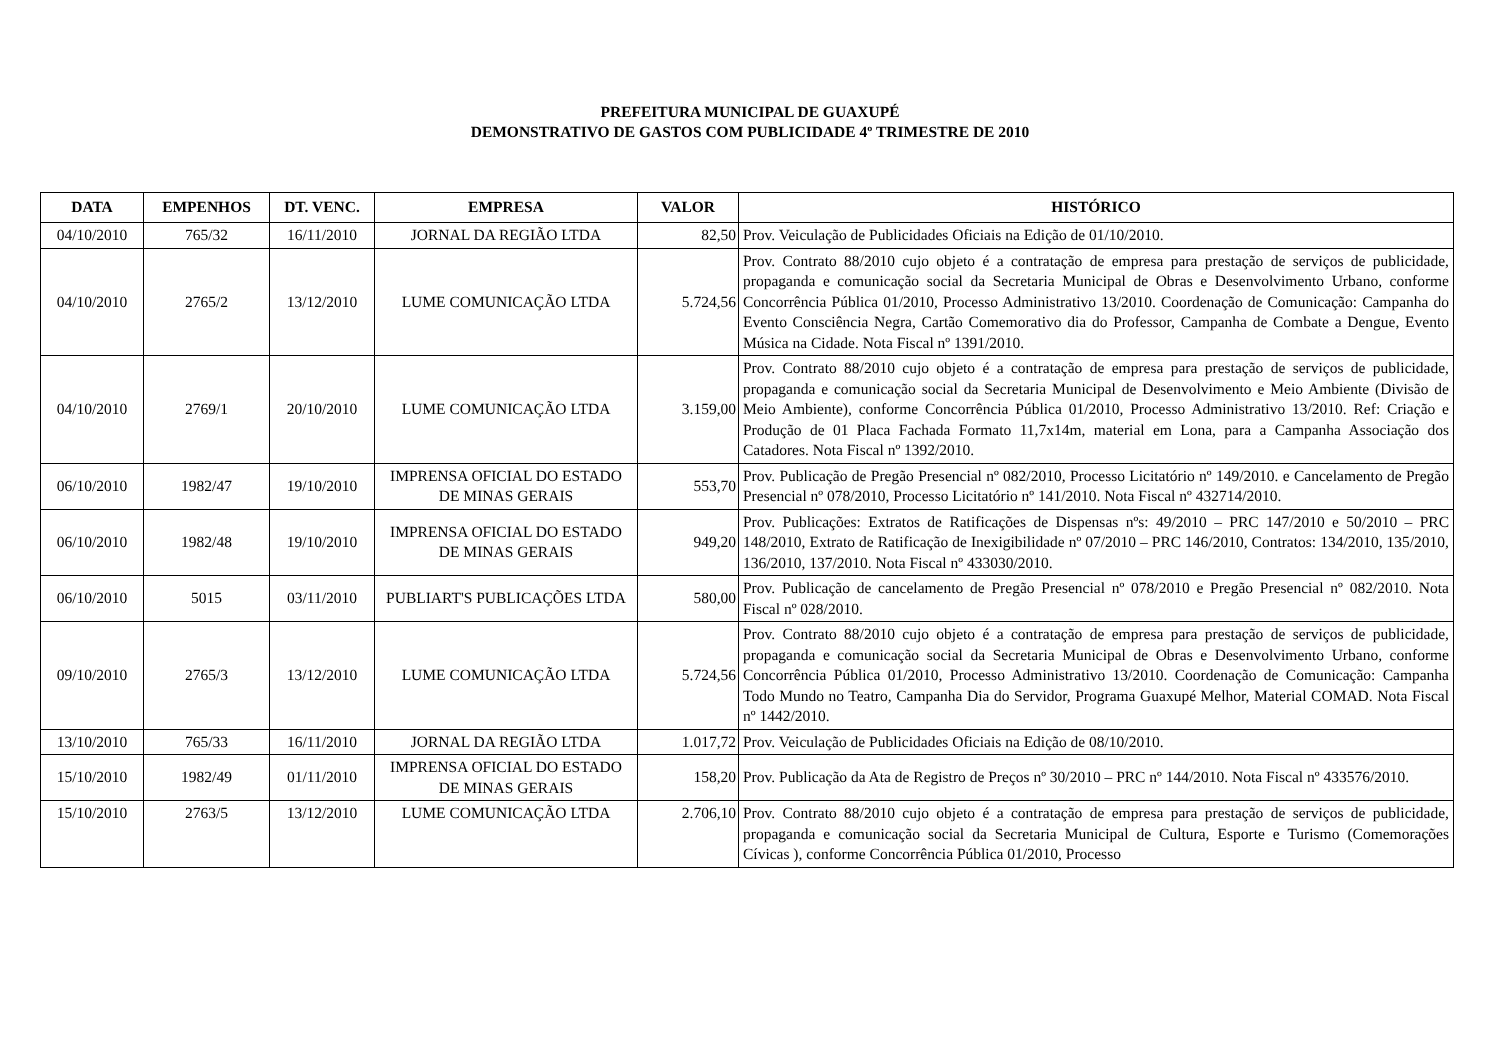PREFEITURA MUNICIPAL DE GUAXUPÉ
DEMONSTRATIVO DE GASTOS COM PUBLICIDADE 4º TRIMESTRE DE 2010
| DATA | EMPENHOS | DT. VENC. | EMPRESA | VALOR | HISTÓRICO |
| --- | --- | --- | --- | --- | --- |
| 04/10/2010 | 765/32 | 16/11/2010 | JORNAL DA REGIÃO LTDA | 82,50 | Prov. Veiculação de Publicidades Oficiais na Edição de 01/10/2010. |
| 04/10/2010 | 2765/2 | 13/12/2010 | LUME COMUNICAÇÃO LTDA | 5.724,56 | Prov. Contrato 88/2010 cujo objeto é a contratação de empresa para prestação de serviços de publicidade, propaganda e comunicação social da Secretaria Municipal de Obras e Desenvolvimento Urbano, conforme Concorrência Pública 01/2010, Processo Administrativo 13/2010. Coordenação de Comunicação: Campanha do Evento Consciência Negra, Cartão Comemorativo dia do Professor, Campanha de Combate a Dengue, Evento Música na Cidade. Nota Fiscal nº 1391/2010. |
| 04/10/2010 | 2769/1 | 20/10/2010 | LUME COMUNICAÇÃO LTDA | 3.159,00 | Prov. Contrato 88/2010 cujo objeto é a contratação de empresa para prestação de serviços de publicidade, propaganda e comunicação social da Secretaria Municipal de Desenvolvimento e Meio Ambiente (Divisão de Meio Ambiente), conforme Concorrência Pública 01/2010, Processo Administrativo 13/2010. Ref: Criação e Produção de 01 Placa Fachada Formato 11,7x14m, material em Lona, para a Campanha Associação dos Catadores. Nota Fiscal nº 1392/2010. |
| 06/10/2010 | 1982/47 | 19/10/2010 | IMPRENSA OFICIAL DO ESTADO DE MINAS GERAIS | 553,70 | Prov. Publicação de Pregão Presencial nº 082/2010, Processo Licitatório nº 149/2010. e Cancelamento de Pregão Presencial nº 078/2010, Processo Licitatório nº 141/2010. Nota Fiscal nº 432714/2010. |
| 06/10/2010 | 1982/48 | 19/10/2010 | IMPRENSA OFICIAL DO ESTADO DE MINAS GERAIS | 949,20 | Prov. Publicações: Extratos de Ratificações de Dispensas nºs: 49/2010 – PRC 147/2010 e 50/2010 – PRC 148/2010, Extrato de Ratificação de Inexigibilidade nº 07/2010 – PRC 146/2010, Contratos: 134/2010, 135/2010, 136/2010, 137/2010. Nota Fiscal nº 433030/2010. |
| 06/10/2010 | 5015 | 03/11/2010 | PUBLIART'S PUBLICAÇÕES LTDA | 580,00 | Prov. Publicação de cancelamento de Pregão Presencial nº 078/2010 e Pregão Presencial nº 082/2010. Nota Fiscal nº 028/2010. |
| 09/10/2010 | 2765/3 | 13/12/2010 | LUME COMUNICAÇÃO LTDA | 5.724,56 | Prov. Contrato 88/2010 cujo objeto é a contratação de empresa para prestação de serviços de publicidade, propaganda e comunicação social da Secretaria Municipal de Obras e Desenvolvimento Urbano, conforme Concorrência Pública 01/2010, Processo Administrativo 13/2010. Coordenação de Comunicação: Campanha Todo Mundo no Teatro, Campanha Dia do Servidor, Programa Guaxupé Melhor, Material COMAD. Nota Fiscal nº 1442/2010. |
| 13/10/2010 | 765/33 | 16/11/2010 | JORNAL DA REGIÃO LTDA | 1.017,72 | Prov. Veiculação de Publicidades Oficiais na Edição de 08/10/2010. |
| 15/10/2010 | 1982/49 | 01/11/2010 | IMPRENSA OFICIAL DO ESTADO DE MINAS GERAIS | 158,20 | Prov. Publicação da Ata de Registro de Preços nº 30/2010 – PRC nº 144/2010. Nota Fiscal nº 433576/2010. |
| 15/10/2010 | 2763/5 | 13/12/2010 | LUME COMUNICAÇÃO LTDA | 2.706,10 | Prov. Contrato 88/2010 cujo objeto é a contratação de empresa para prestação de serviços de publicidade, propaganda e comunicação social da Secretaria Municipal de Cultura, Esporte e Turismo (Comemorações Cívicas ), conforme Concorrência Pública 01/2010, Processo |